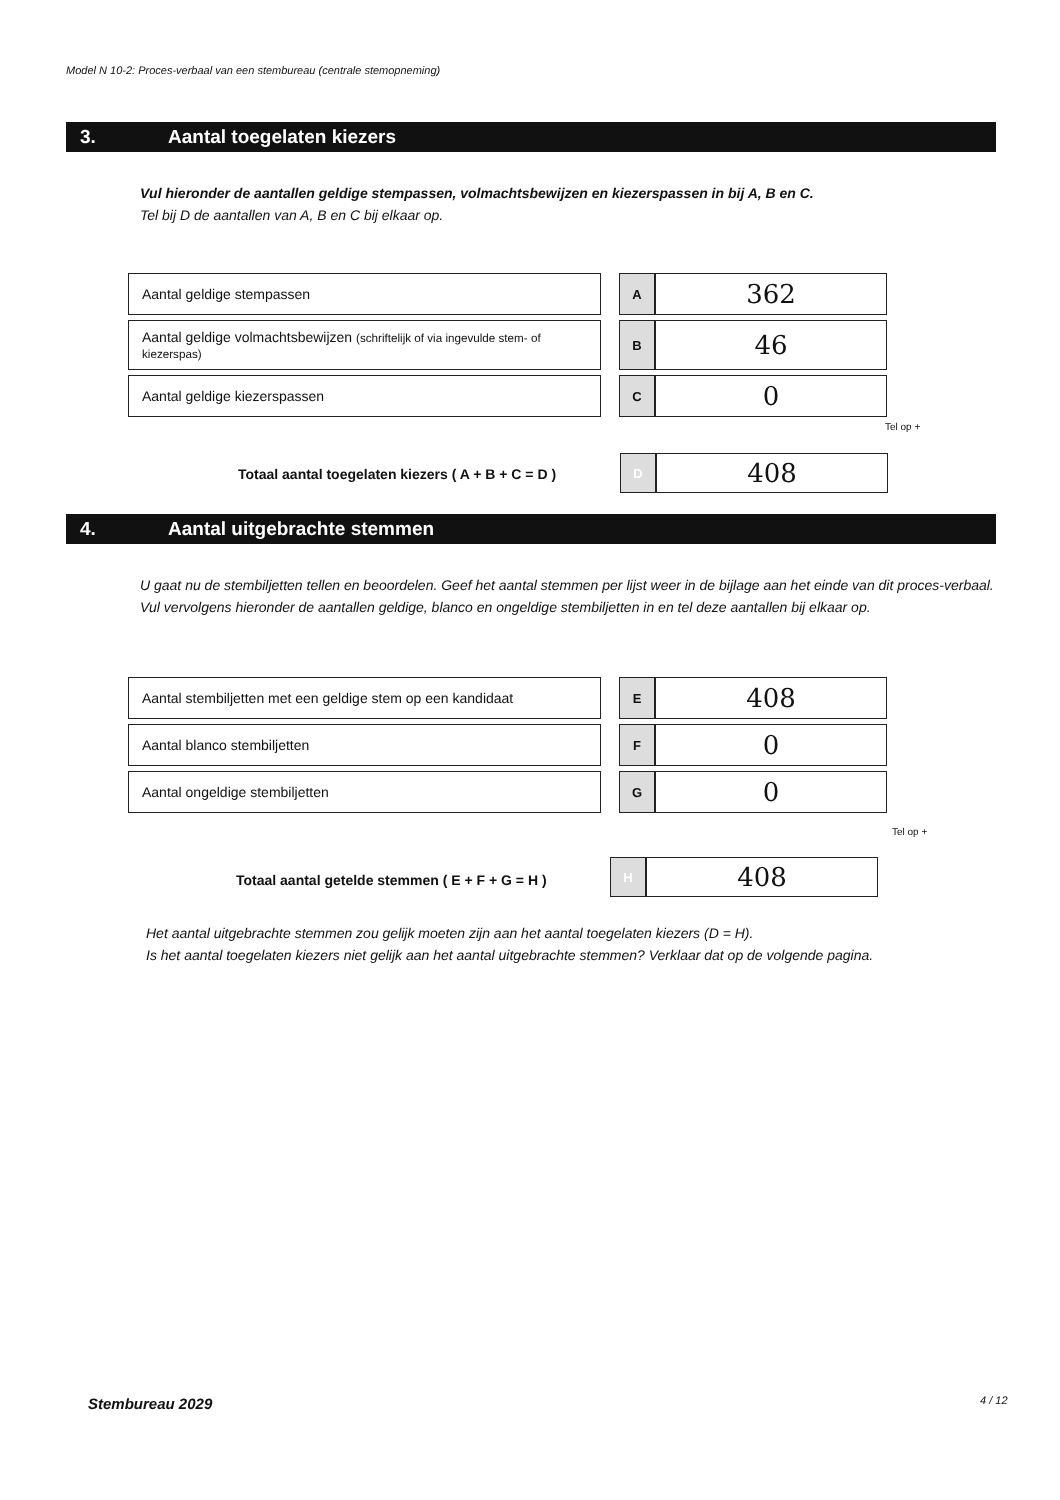Model N 10-2: Proces-verbaal van een stembureau (centrale stemopneming)
3. Aantal toegelaten kiezers
Vul hieronder de aantallen geldige stempassen, volmachtsbewijzen en kiezerspassen in bij A, B en C.
Tel bij D de aantallen van A, B en C bij elkaar op.
| Aantal geldige stempassen | | A | 362 |
| Aantal geldige volmachtsbewijzen (schriftelijk of via ingevulde stem- of kiezerspas) | | B | 46 |
| Aantal geldige kiezerspassen | | C | 0 |
Tel op +
Totaal aantal toegelaten kiezers ( A + B + C = D )
| D | 408 |
4. Aantal uitgebrachte stemmen
U gaat nu de stembiljetten tellen en beoordelen. Geef het aantal stemmen per lijst weer in de bijlage aan het einde van dit proces-verbaal.
Vul vervolgens hieronder de aantallen geldige, blanco en ongeldige stembiljetten in en tel deze aantallen bij elkaar op.
| Aantal stembiljetten met een geldige stem op een kandidaat | | E | 408 |
| Aantal blanco stembiljetten | | F | 0 |
| Aantal ongeldige stembiljetten | | G | 0 |
Tel op +
Totaal aantal getelde stemmen ( E + F + G = H )
| H | 408 |
Het aantal uitgebrachte stemmen zou gelijk moeten zijn aan het aantal toegelaten kiezers (D = H).
Is het aantal toegelaten kiezers niet gelijk aan het aantal uitgebrachte stemmen? Verklaar dat op de volgende pagina.
Stembureau 2029 4 / 12